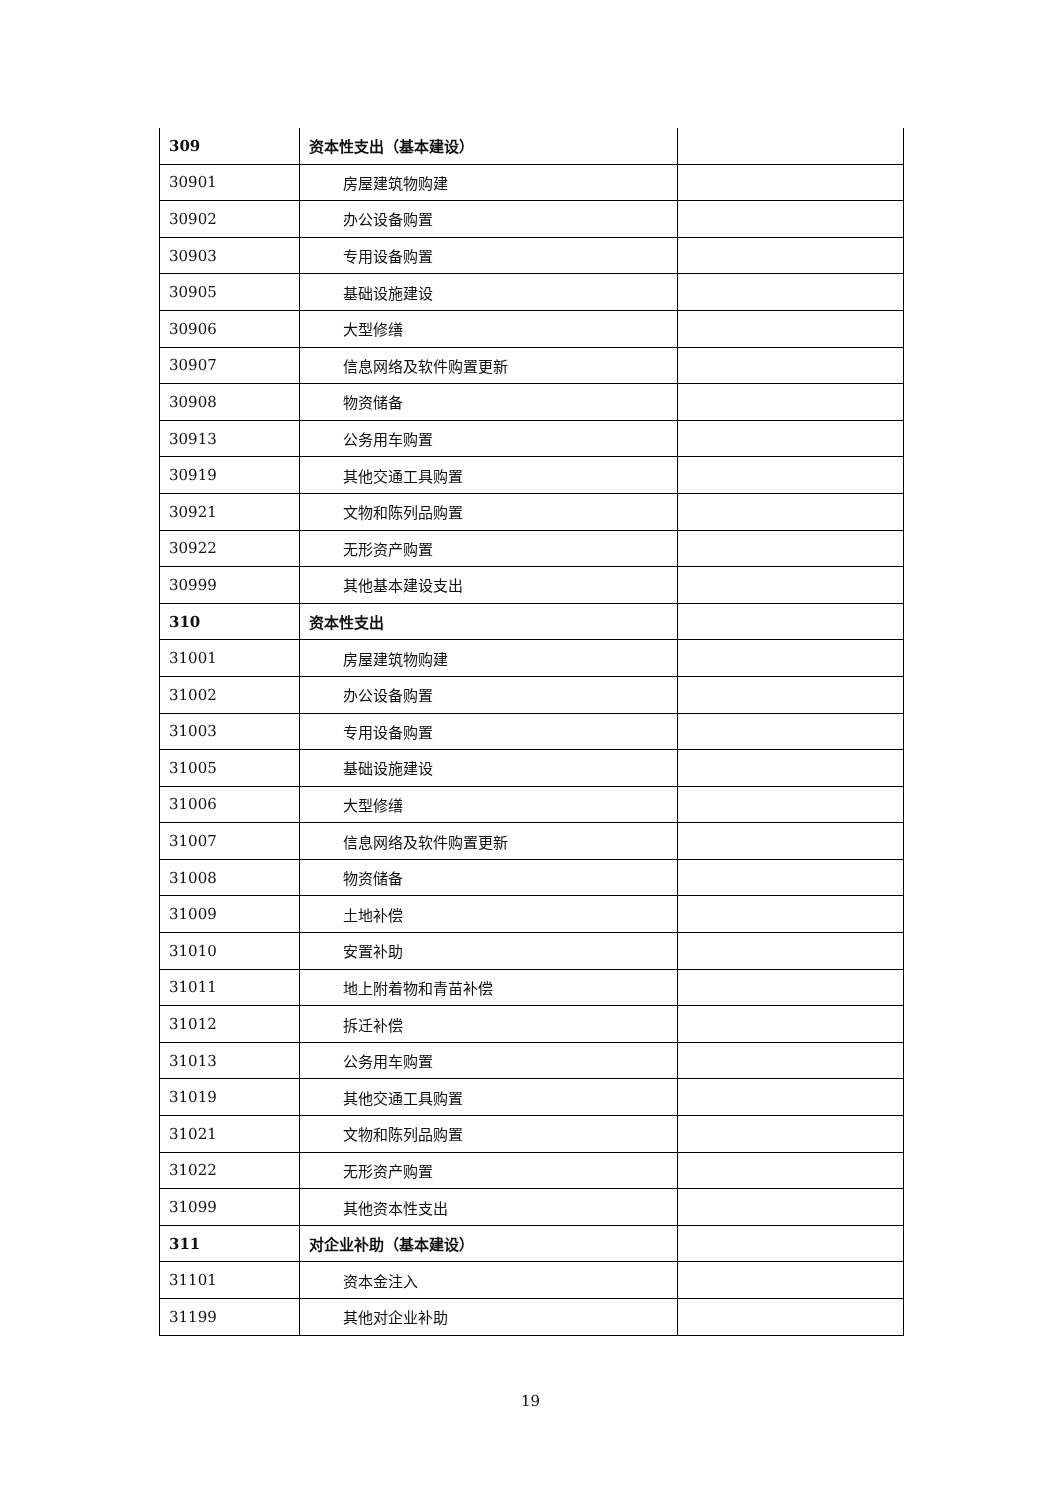| 309 | 资本性支出（基本建设） | |
| 30901 | 房屋建筑物购建 | |
| 30902 | 办公设备购置 | |
| 30903 | 专用设备购置 | |
| 30905 | 基础设施建设 | |
| 30906 | 大型修缮 | |
| 30907 | 信息网络及软件购置更新 | |
| 30908 | 物资储备 | |
| 30913 | 公务用车购置 | |
| 30919 | 其他交通工具购置 | |
| 30921 | 文物和陈列品购置 | |
| 30922 | 无形资产购置 | |
| 30999 | 其他基本建设支出 | |
| 310 | 资本性支出 | |
| 31001 | 房屋建筑物购建 | |
| 31002 | 办公设备购置 | |
| 31003 | 专用设备购置 | |
| 31005 | 基础设施建设 | |
| 31006 | 大型修缮 | |
| 31007 | 信息网络及软件购置更新 | |
| 31008 | 物资储备 | |
| 31009 | 土地补偿 | |
| 31010 | 安置补助 | |
| 31011 | 地上附着物和青苗补偿 | |
| 31012 | 拆迁补偿 | |
| 31013 | 公务用车购置 | |
| 31019 | 其他交通工具购置 | |
| 31021 | 文物和陈列品购置 | |
| 31022 | 无形资产购置 | |
| 31099 | 其他资本性支出 | |
| 311 | 对企业补助（基本建设） | |
| 31101 | 资本金注入 | |
| 31199 | 其他对企业补助 | |
19